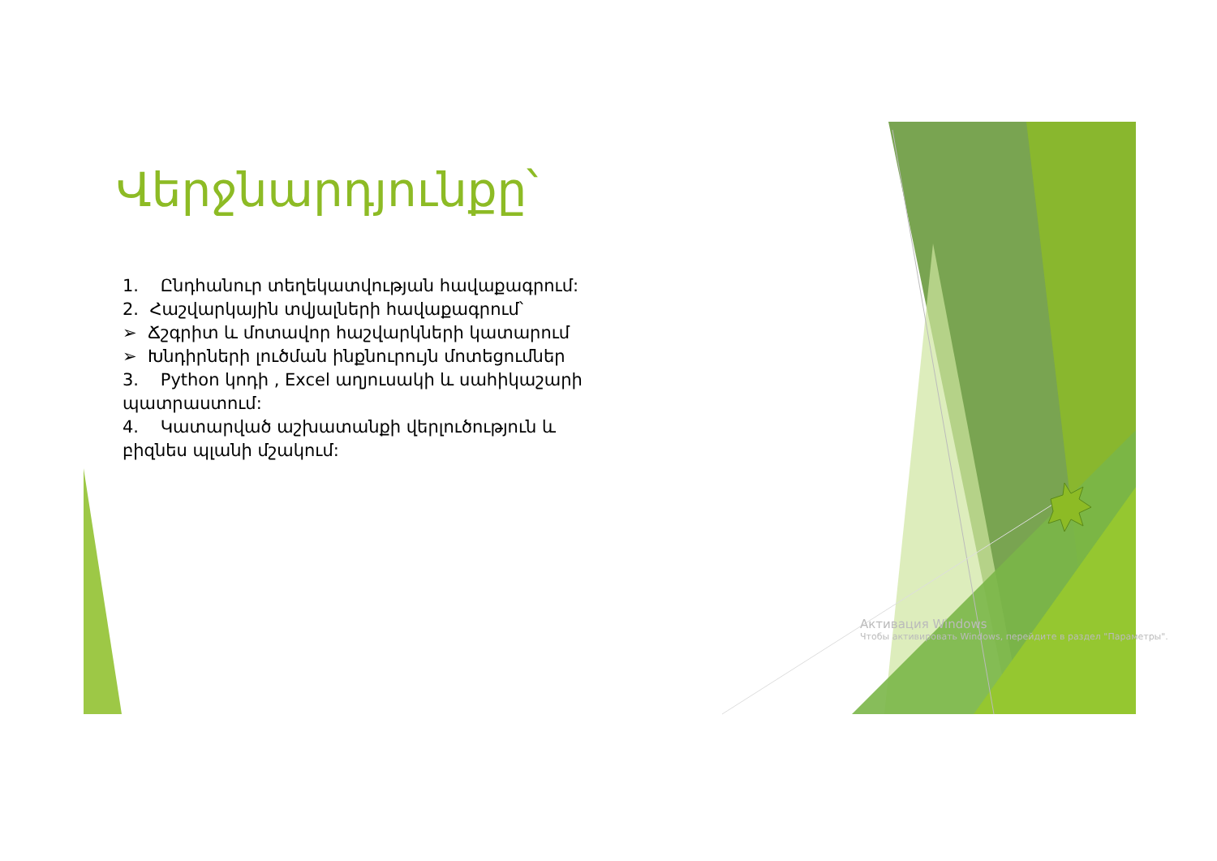Վերջնարդյունքը՝
1. Ընդհանուր տեղեկատվության հավաքագրում:
2. Հաշվարկային տվյալների հավաքագրում՝
➢ Ճշգրիտ և մոտավոր հաշվարկների կատարում
➢ Խնդիրների լուծման ինքնուրույն մոտեցումներ
3. Python կոդի , Excel աղյուսակի և սահիկաշարի պատրաստում:
4. Կատարված աշխատանքի վերլուծություն և բիզնես պլանի մշակում:
Активация Windows
Чтобы активировать Windows, перейдите в раздел "Параметры".